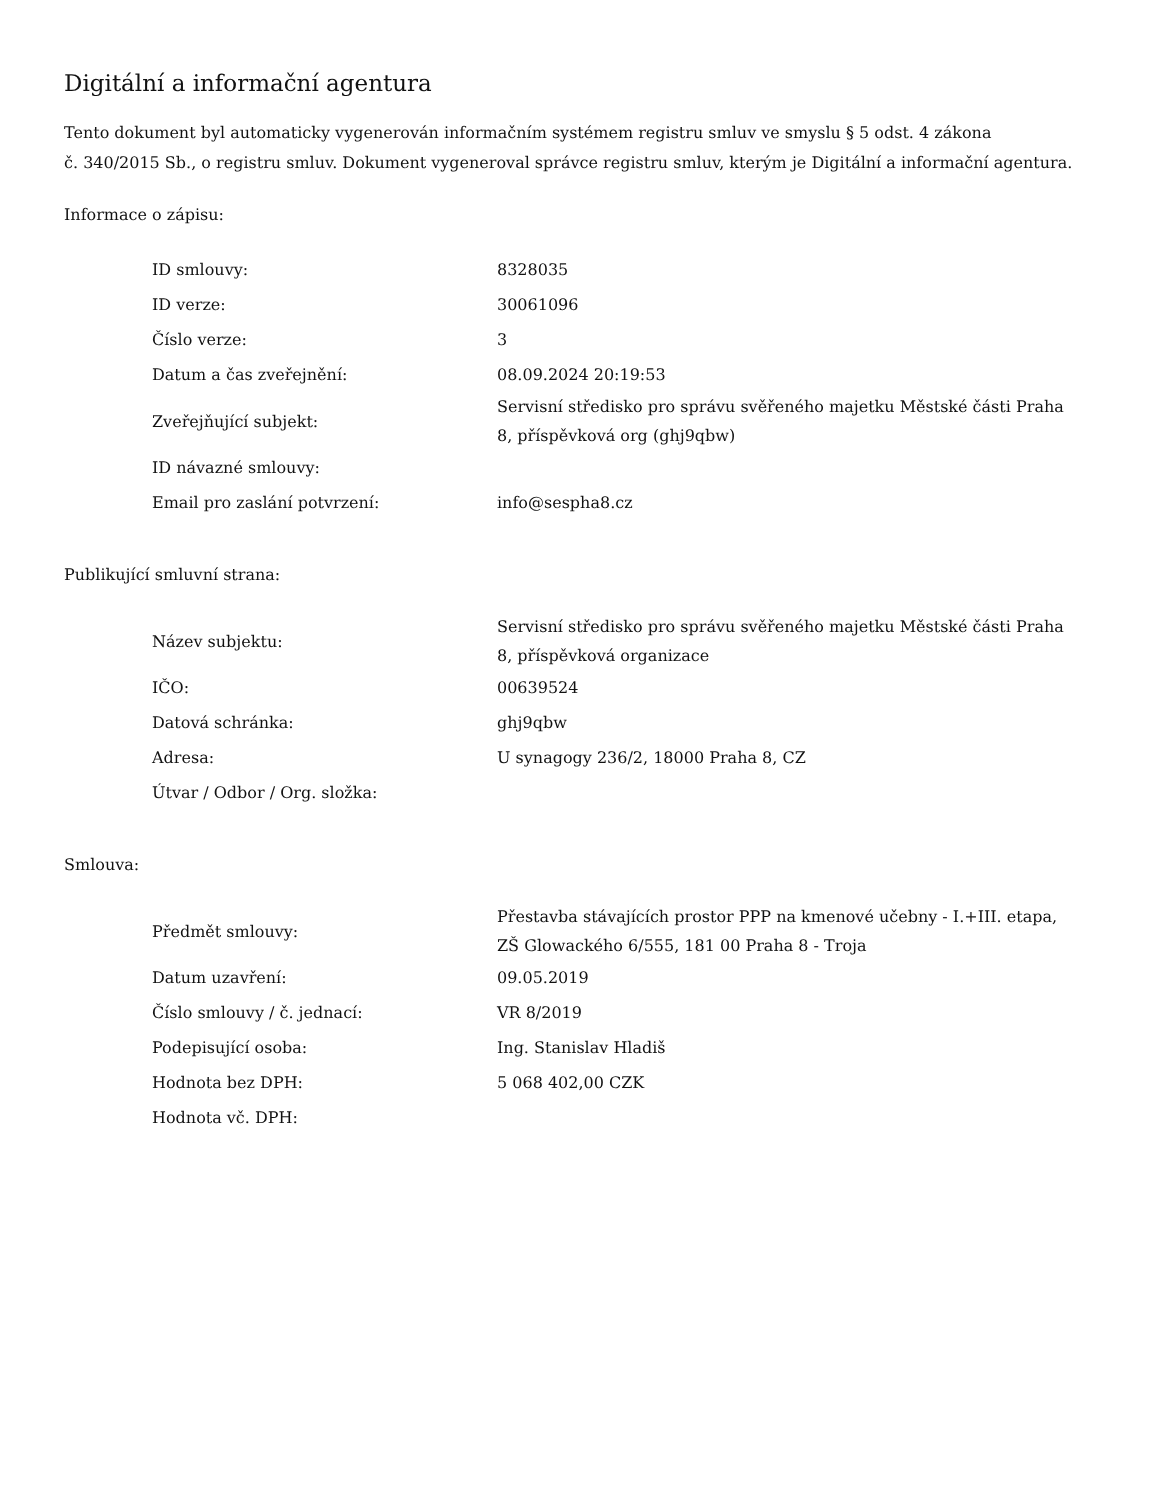Digitální a informační agentura
Tento dokument byl automaticky vygenerován informačním systémem registru smluv ve smyslu § 5 odst. 4 zákona
č. 340/2015 Sb., o registru smluv. Dokument vygeneroval správce registru smluv, kterým je Digitální a informační agentura.
Informace o zápisu:
| ID smlouvy: | 8328035 |
| ID verze: | 30061096 |
| Číslo verze: | 3 |
| Datum a čas zveřejnění: | 08.09.2024 20:19:53 |
| Zveřejňující subjekt: | Servisní středisko pro správu svěřeného majetku Městské části Praha 8, příspěvková org (ghj9qbw) |
| ID návazné smlouvy: | |
| Email pro zaslání potvrzení: | info@sespha8.cz |
Publikující smluvní strana:
| Název subjektu: | Servisní středisko pro správu svěřeného majetku Městské části Praha 8, příspěvková organizace |
| IČO: | 00639524 |
| Datová schránka: | ghj9qbw |
| Adresa: | U synagogy 236/2, 18000 Praha 8, CZ |
| Útvar / Odbor / Org. složka: | |
Smlouva:
| Předmět smlouvy: | Přestavba stávajících prostor PPP na kmenové učebny - I.+III. etapa, ZŠ Glowackého 6/555, 181 00 Praha 8 - Troja |
| Datum uzavření: | 09.05.2019 |
| Číslo smlouvy / č. jednací: | VR 8/2019 |
| Podepisující osoba: | Ing. Stanislav Hladiš |
| Hodnota bez DPH: | 5 068 402,00 CZK |
| Hodnota vč. DPH: | |